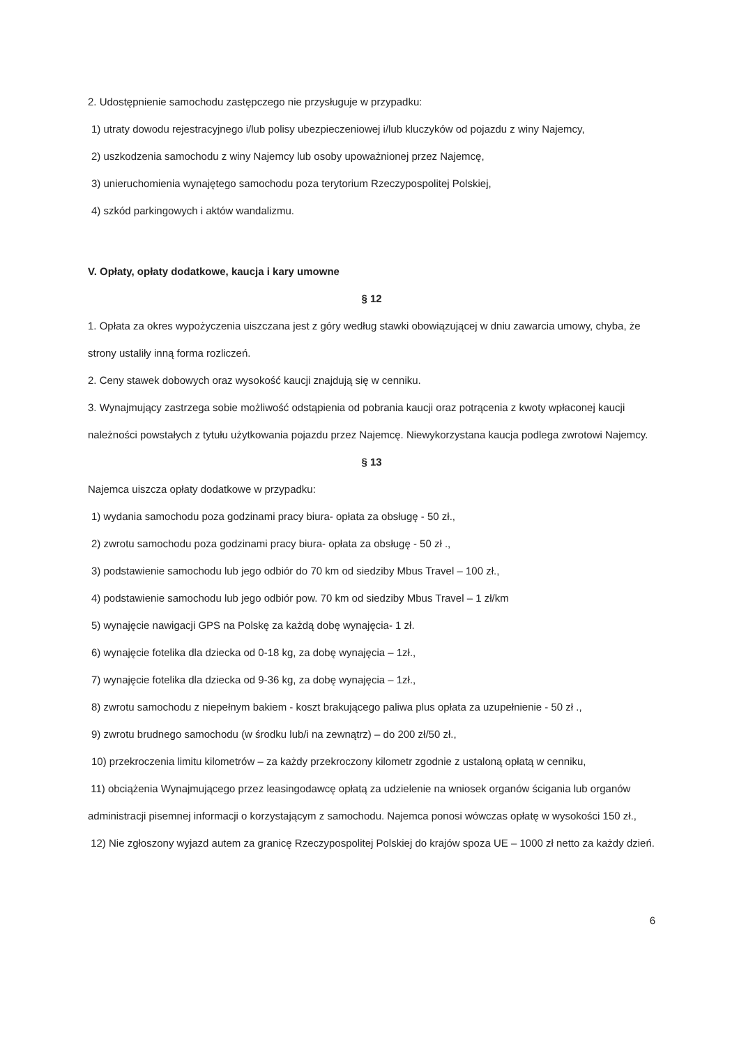2. Udostępnienie samochodu zastępczego nie przysługuje w przypadku:
1) utraty dowodu rejestracyjnego i/lub polisy ubezpieczeniowej i/lub kluczyków od pojazdu z winy Najemcy,
2) uszkodzenia samochodu z winy Najemcy lub osoby upoważnionej przez Najemcę,
3) unieruchomienia wynajętego samochodu poza terytorium Rzeczypospolitej Polskiej,
4) szkód parkingowych i aktów wandalizmu.
V. Opłaty, opłaty dodatkowe, kaucja i kary umowne
§ 12
1. Opłata za okres wypożyczenia uiszczana jest z góry według stawki obowiązującej w dniu zawarcia umowy, chyba, że strony ustaliły inną forma rozliczeń.
2. Ceny stawek dobowych oraz wysokość kaucji znajdują się w cenniku.
3. Wynajmujący zastrzega sobie możliwość odstąpienia od pobrania kaucji oraz potrącenia z kwoty wpłaconej kaucji należności powstałych z tytułu użytkowania pojazdu przez Najemcę. Niewykorzystana kaucja podlega zwrotowi Najemcy.
§ 13
Najemca uiszcza opłaty dodatkowe w przypadku:
1) wydania samochodu poza godzinami pracy biura- opłata za obsługę - 50 zł.,
2) zwrotu samochodu poza godzinami pracy biura- opłata za obsługę - 50 zł .,
3) podstawienie samochodu lub jego odbiór do 70 km od siedziby Mbus Travel – 100 zł.,
4) podstawienie samochodu lub jego odbiór pow. 70 km od siedziby Mbus Travel – 1 zł/km
5) wynajęcie nawigacji GPS na Polskę za każdą dobę wynajęcia- 1 zł.
6) wynajęcie fotelika dla dziecka od 0-18 kg, za dobę wynajęcia – 1zł.,
7) wynajęcie fotelika dla dziecka od 9-36 kg, za dobę wynajęcia – 1zł.,
8) zwrotu samochodu z niepełnym bakiem - koszt brakującego paliwa plus opłata za uzupełnienie - 50 zł .,
9) zwrotu brudnego samochodu (w środku lub/i na zewnątrz) – do 200 zł/50 zł.,
10) przekroczenia limitu kilometrów – za każdy przekroczony kilometr zgodnie z ustaloną opłatą w cenniku,
11) obciążenia Wynajmującego przez leasingodawcę opłatą za udzielenie na wniosek organów ścigania lub organów administracji pisemnej informacji o korzystającym z samochodu. Najemca ponosi wówczas opłatę w wysokości 150 zł.,
12) Nie zgłoszony wyjazd autem za granicę Rzeczypospolitej Polskiej do krajów spoza UE – 1000 zł netto za każdy dzień.
6